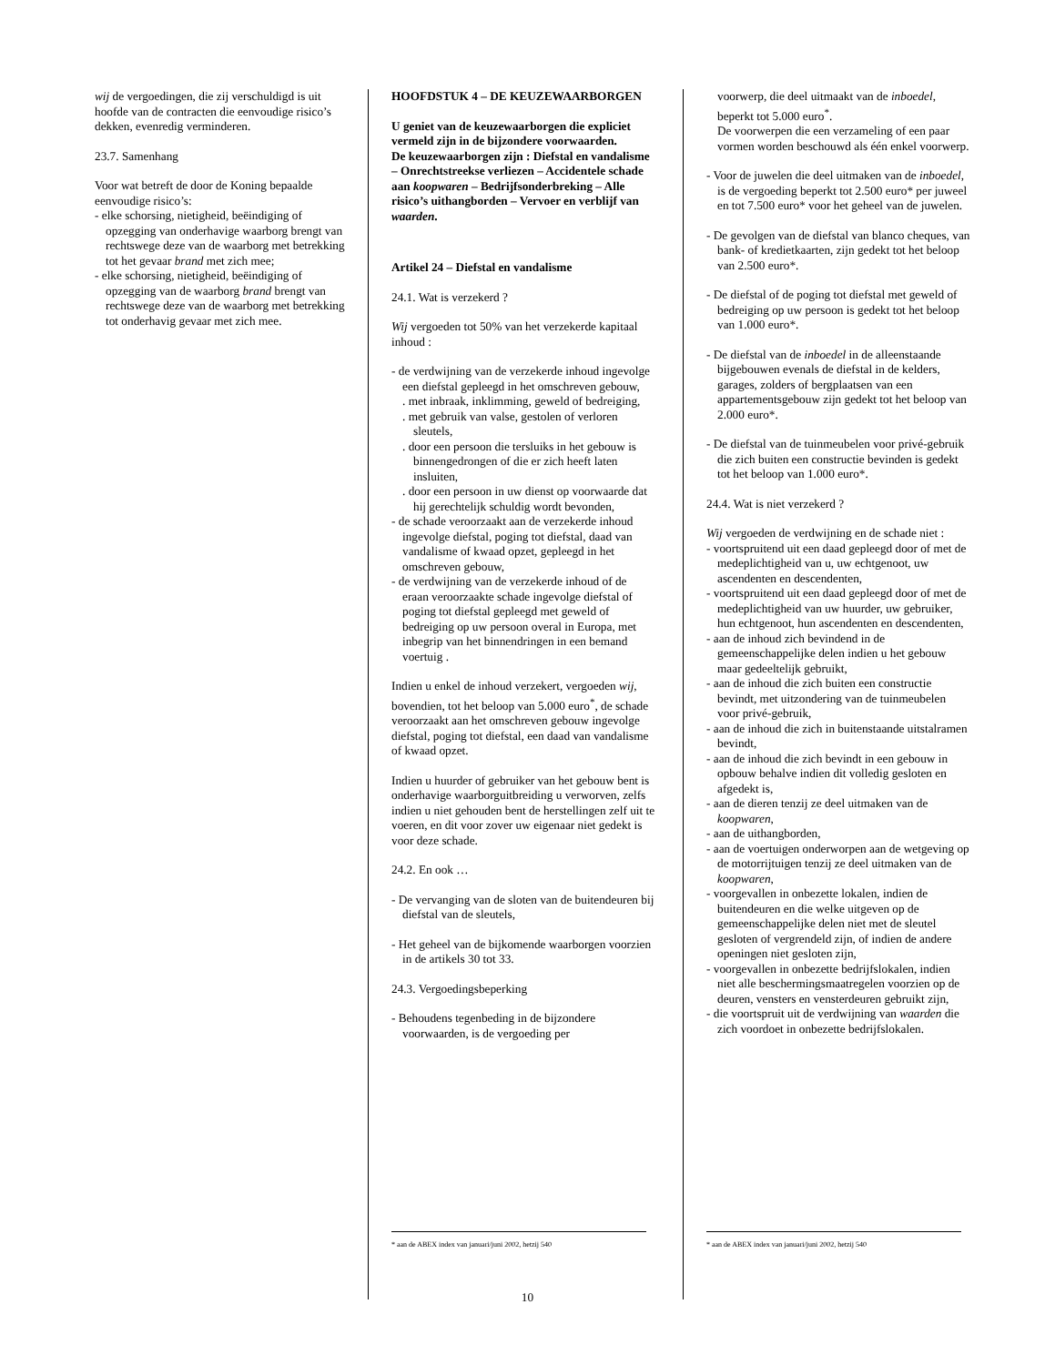wij de vergoedingen, die zij verschuldigd is uit hoofde van de contracten die eenvoudige risico’s dekken, evenredig verminderen.
23.7. Samenhang
Voor wat betreft de door de Koning bepaalde eenvoudige risico’s:
- elke schorsing, nietigheid, beëindiging of opzegging van onderhavige waarborg brengt van rechtswege deze van de waarborg met betrekking tot het gevaar brand met zich mee;
- elke schorsing, nietigheid, beëindiging of opzegging van de waarborg brand brengt van rechtswege deze van de waarborg met betrekking tot onderhavig gevaar met zich mee.
HOOFDSTUK 4 – DE KEUZEWAARBORGEN
U geniet van de keuzewaarborgen die expliciet vermeld zijn in de bijzondere voorwaarden.
De keuzewaarborgen zijn : Diefstal en vandalisme – Onrechtstreekse verliezen – Accidentele schade aan koopwaren – Bedrijfsonderbreking – Alle risico’s uithangborden – Vervoer en verblijf van waarden.
Artikel 24 – Diefstal en vandalisme
24.1. Wat is verzekerd ?
Wij vergoeden tot 50% van het verzekerde kapitaal inhoud :
- de verdwijning van de verzekerde inhoud ingevolge een diefstal gepleegd in het omschreven gebouw,
. met inbraak, inklimming, geweld of bedreiging,
. met gebruik van valse, gestolen of verloren sleutels,
. door een persoon die tersluiks in het gebouw is binnengedrongen of die er zich heeft laten insluiten,
. door een persoon in uw dienst op voorwaarde dat hij gerechtelijk schuldig wordt bevonden,
- de schade veroorzaakt aan de verzekerde inhoud ingevolge diefstal, poging tot diefstal, daad van vandalisme of kwaad opzet, gepleegd in het omschreven gebouw,
- de verdwijning van de verzekerde inhoud of de eraan veroorzaakte schade ingevolge diefstal of poging tot diefstal gepleegd met geweld of bedreiging op uw persoon overal in Europa, met inbegrip van het binnendringen in een bemand voertuig .
Indien u enkel de inhoud verzekert, vergoeden wij, bovendien, tot het beloop van 5.000 euro<sup>*</sup>, de schade veroorzaakt aan het omschreven gebouw ingevolge diefstal, poging tot diefstal, een daad van vandalisme of kwaad opzet.
Indien u huurder of gebruiker van het gebouw bent is onderhavige waarborguitbreiding u verworven, zelfs indien u niet gehouden bent de herstellingen zelf uit te voeren, en dit voor zover uw eigenaar niet gedekt is voor deze schade.
24.2. En ook …
- De vervanging van de sloten van de buitendeuren bij diefstal van de sleutels,
- Het geheel van de bijkomende waarborgen voorzien in de artikels 30 tot 33.
24.3. Vergoedingsbeperking
- Behoudens tegenbeding in de bijzondere voorwaarden, is de vergoeding per
* aan de ABEX index van januari/juni 2002, hetzij 540
voorwerp, die deel uitmaakt van de inboedel, beperkt tot 5.000 euro<sup>*</sup>.
De voorwerpen die een verzameling of een paar vormen worden beschouwd als één enkel voorwerp.
- Voor de juwelen die deel uitmaken van de inboedel, is de vergoeding beperkt tot 2.500 euro* per juweel en tot 7.500 euro* voor het geheel van de juwelen.
- De gevolgen van de diefstal van blanco cheques, van bank- of kredietkaarten, zijn gedekt tot het beloop van 2.500 euro*.
- De diefstal of de poging tot diefstal met geweld of bedreiging op uw persoon is gedekt tot het beloop van 1.000 euro*.
- De diefstal van de inboedel in de alleenstaande bijgebouwen evenals de diefstal in de kelders, garages, zolders of bergplaatsen van een appartementsgebouw zijn gedekt tot het beloop van 2.000 euro*.
- De diefstal van de tuinmeubelen voor privé-gebruik die zich buiten een constructie bevinden is gedekt tot het beloop van 1.000 euro*.
24.4. Wat is niet verzekerd ?
Wij vergoeden de verdwijning en de schade niet :
- voortspruitend uit een daad gepleegd door of met de medeplichtigheid van u, uw echtgenoot, uw ascendenten en descendenten,
- voortspruitend uit een daad gepleegd door of met de medeplichtigheid van uw huurder, uw gebruiker, hun echtgenoot, hun ascendenten en descendenten,
- aan de inhoud zich bevindend in de gemeenschappelijke delen indien u het gebouw maar gedeeltelijk gebruikt,
- aan de inhoud die zich buiten een constructie bevindt, met uitzondering van de tuinmeubelen voor privé-gebruik,
- aan de inhoud die zich in buitenstaande uitstalramen bevindt,
- aan de inhoud die zich bevindt in een gebouw in opbouw behalve indien dit volledig gesloten en afgedekt is,
- aan de dieren tenzij ze deel uitmaken van de koopwaren,
- aan de uithangborden,
- aan de voertuigen onderworpen aan de wetgeving op de motorrijtuigen tenzij ze deel uitmaken van de koopwaren,
- voorgevallen in onbezette lokalen, indien de buitendeuren en die welke uitgeven op de gemeenschappelijke delen niet met de sleutel gesloten of vergrendeld zijn, of indien de andere openingen niet gesloten zijn,
- voorgevallen in onbezette bedrijfslokalen, indien niet alle beschermingsmaatregelen voorzien op de deuren, vensters en vensterdeuren gebruikt zijn,
- die voortspruit uit de verdwijning van waarden die zich voordoet in onbezette bedrijfslokalen.
* aan de ABEX index van januari/juni 2002, hetzij 540
10